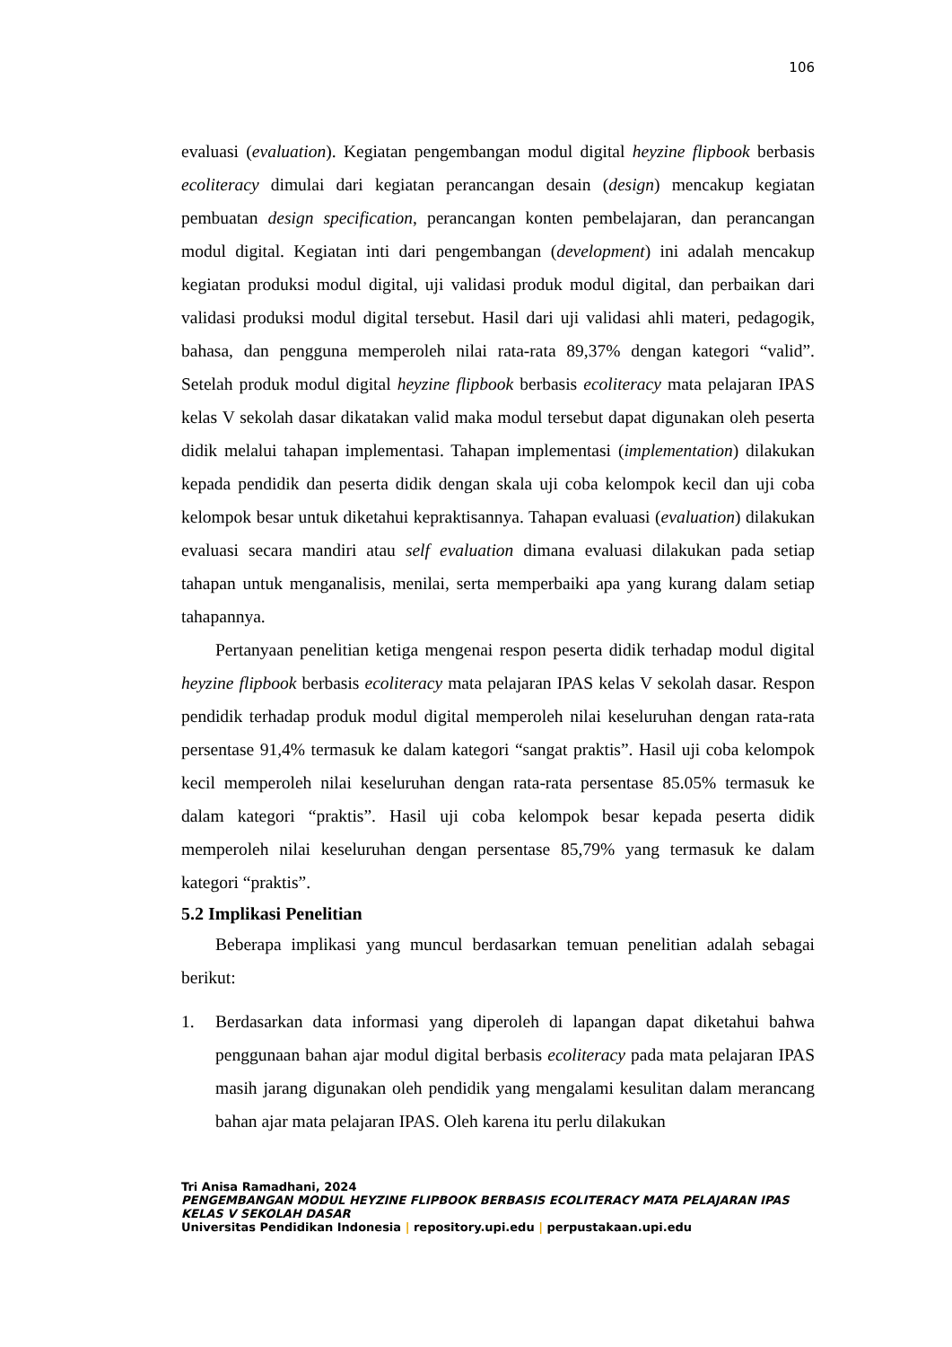106
evaluasi (evaluation). Kegiatan pengembangan modul digital heyzine flipbook berbasis ecoliteracy dimulai dari kegiatan perancangan desain (design) mencakup kegiatan pembuatan design specification, perancangan konten pembelajaran, dan perancangan modul digital. Kegiatan inti dari pengembangan (development) ini adalah mencakup kegiatan produksi modul digital, uji validasi produk modul digital, dan perbaikan dari validasi produksi modul digital tersebut. Hasil dari uji validasi ahli materi, pedagogik, bahasa, dan pengguna memperoleh nilai rata-rata 89,37% dengan kategori “valid”. Setelah produk modul digital heyzine flipbook berbasis ecoliteracy mata pelajaran IPAS kelas V sekolah dasar dikatakan valid maka modul tersebut dapat digunakan oleh peserta didik melalui tahapan implementasi. Tahapan implementasi (implementation) dilakukan kepada pendidik dan peserta didik dengan skala uji coba kelompok kecil dan uji coba kelompok besar untuk diketahui kepraktisannya. Tahapan evaluasi (evaluation) dilakukan evaluasi secara mandiri atau self evaluation dimana evaluasi dilakukan pada setiap tahapan untuk menganalisis, menilai, serta memperbaiki apa yang kurang dalam setiap tahapannya.
Pertanyaan penelitian ketiga mengenai respon peserta didik terhadap modul digital heyzine flipbook berbasis ecoliteracy mata pelajaran IPAS kelas V sekolah dasar. Respon pendidik terhadap produk modul digital memperoleh nilai keseluruhan dengan rata-rata persentase 91,4% termasuk ke dalam kategori “sangat praktis”. Hasil uji coba kelompok kecil memperoleh nilai keseluruhan dengan rata-rata persentase 85.05% termasuk ke dalam kategori “praktis”. Hasil uji coba kelompok besar kepada peserta didik memperoleh nilai keseluruhan dengan persentase 85,79% yang termasuk ke dalam kategori “praktis”.
5.2 Implikasi Penelitian
Beberapa implikasi yang muncul berdasarkan temuan penelitian adalah sebagai berikut:
1. Berdasarkan data informasi yang diperoleh di lapangan dapat diketahui bahwa penggunaan bahan ajar modul digital berbasis ecoliteracy pada mata pelajaran IPAS masih jarang digunakan oleh pendidik yang mengalami kesulitan dalam merancang bahan ajar mata pelajaran IPAS. Oleh karena itu perlu dilakukan
Tri Anisa Ramadhani, 2024
PENGEMBANGAN MODUL HEYZINE FLIPBOOK BERBASIS ECOLITERACY MATA PELAJARAN IPAS KELAS V SEKOLAH DASAR
Universitas Pendidikan Indonesia | repository.upi.edu | perpustakaan.upi.edu